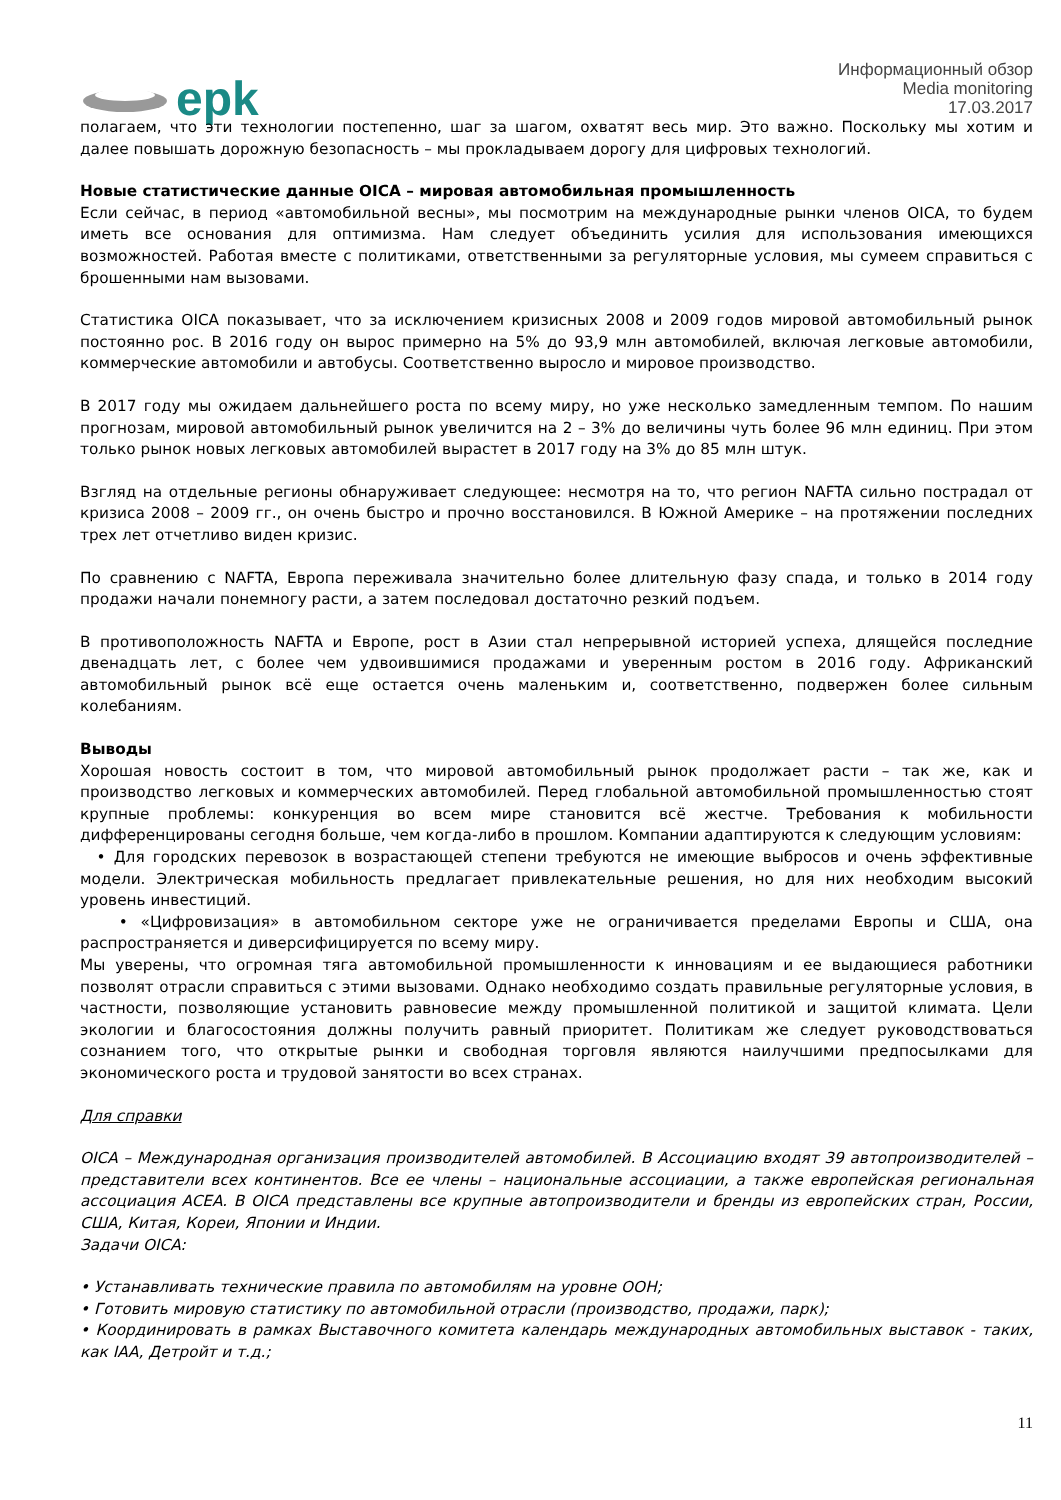epk
Информационный обзор
Media monitoring
17.03.2017
полагаем, что эти технологии постепенно, шаг за шагом, охватят весь мир. Это важно. Поскольку мы хотим и далее повышать дорожную безопасность – мы прокладываем дорогу для цифровых технологий.
Новые статистические данные OICA – мировая автомобильная промышленность
Если сейчас, в период «автомобильной весны», мы посмотрим на международные рынки членов OICA, то будем иметь все основания для оптимизма. Нам следует объединить усилия для использования имеющихся возможностей. Работая вместе с политиками, ответственными за регуляторные условия, мы сумеем справиться с брошенными нам вызовами.
Статистика OICA показывает, что за исключением кризисных 2008 и 2009 годов мировой автомобильный рынок постоянно рос. В 2016 году он вырос примерно на 5% до 93,9 млн автомобилей, включая легковые автомобили, коммерческие автомобили и автобусы. Соответственно выросло и мировое производство.
В 2017 году мы ожидаем дальнейшего роста по всему миру, но уже несколько замедленным темпом. По нашим прогнозам, мировой автомобильный рынок увеличится на 2 – 3% до величины чуть более 96 млн единиц. При этом только рынок новых легковых автомобилей вырастет в 2017 году на 3% до 85 млн штук.
Взгляд на отдельные регионы обнаруживает следующее: несмотря на то, что регион NAFTA сильно пострадал от кризиса 2008 – 2009 гг., он очень быстро и прочно восстановился. В Южной Америке – на протяжении последних трех лет отчетливо виден кризис.
По сравнению с NAFTA, Европа переживала значительно более длительную фазу спада, и только в 2014 году продажи начали понемногу расти, а затем последовал достаточно резкий подъем.
В противоположность NAFTA и Европе, рост в Азии стал непрерывной историей успеха, длящейся последние двенадцать лет, с более чем удвоившимися продажами и уверенным ростом в 2016 году. Африканский автомобильный рынок всё еще остается очень маленьким и, соответственно, подвержен более сильным колебаниям.
Выводы
Хорошая новость состоит в том, что мировой автомобильный рынок продолжает расти – так же, как и производство легковых и коммерческих автомобилей. Перед глобальной автомобильной промышленностью стоят крупные проблемы: конкуренция во всем мире становится всё жестче. Требования к мобильности дифференцированы сегодня больше, чем когда-либо в прошлом. Компании адаптируются к следующим условиям:
• Для городских перевозок в возрастающей степени требуются не имеющие выбросов и очень эффективные модели. Электрическая мобильность предлагает привлекательные решения, но для них необходим высокий уровень инвестиций.
• «Цифровизация» в автомобильном секторе уже не ограничивается пределами Европы и США, она распространяется и диверсифицируется по всему миру.
Мы уверены, что огромная тяга автомобильной промышленности к инновациям и ее выдающиеся работники позволят отрасли справиться с этими вызовами. Однако необходимо создать правильные регуляторные условия, в частности, позволяющие установить равновесие между промышленной политикой и защитой климата. Цели экологии и благосостояния должны получить равный приоритет. Политикам же следует руководствоваться сознанием того, что открытые рынки и свободная торговля являются наилучшими предпосылками для экономического роста и трудовой занятости во всех странах.
Для справки
OICA – Международная организация производителей автомобилей. В Ассоциацию входят 39 автопроизводителей – представители всех континентов. Все ее члены – национальные ассоциации, а также европейская региональная ассоциация ACEA. В OICA представлены все крупные автопроизводители и бренды из европейских стран, России, США, Китая, Кореи, Японии и Индии.
Задачи OICA:
• Устанавливать технические правила по автомобилям на уровне ООН;
• Готовить мировую статистику по автомобильной отрасли (производство, продажи, парк);
• Координировать в рамках Выставочного комитета календарь международных автомобильных выставок - таких, как IAA, Детройт и т.д.;
11